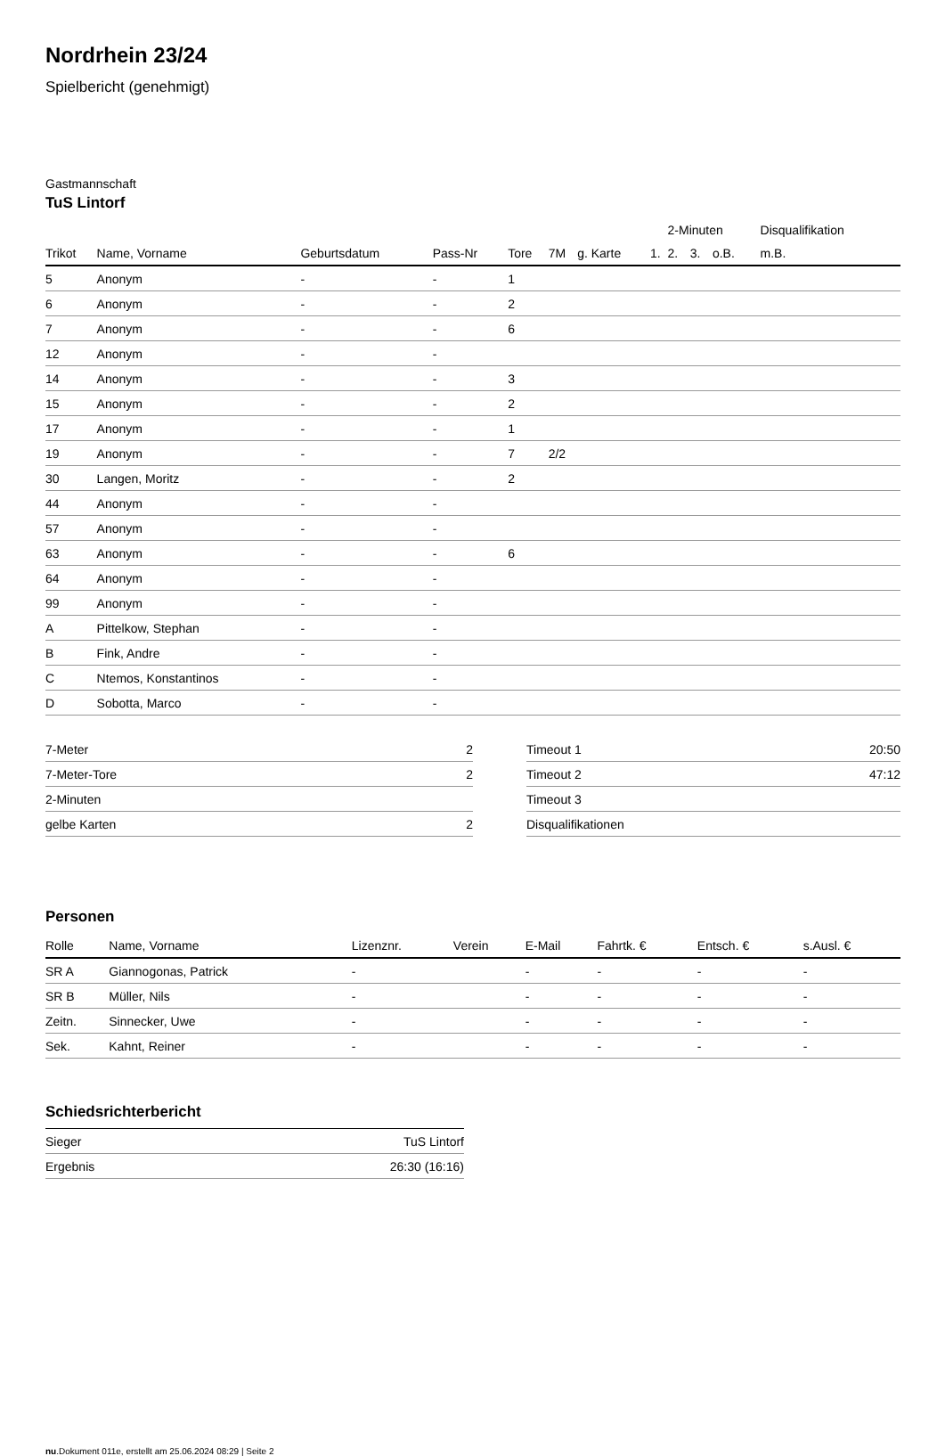Nordrhein 23/24
Spielbericht (genehmigt)
Gastmannschaft
TuS Lintorf
| | | | | | | | | 2-Minuten | | | Disqualifikation |
| --- | --- | --- | --- | --- | --- | --- | --- | --- | --- | --- | --- |
| Trikot | Name, Vorname | Geburtsdatum | Pass-Nr | Tore | 7M | g. Karte | 1. | 2. | 3. | o.B. | m.B. |
| 5 | Anonym | - | - | 1 | | | | | | | |
| 6 | Anonym | - | - | 2 | | | | | | | |
| 7 | Anonym | - | - | 6 | | | | | | | |
| 12 | Anonym | - | - | | | | | | | | |
| 14 | Anonym | - | - | 3 | | | | | | | |
| 15 | Anonym | - | - | 2 | | | | | | | |
| 17 | Anonym | - | - | 1 | | | | | | | |
| 19 | Anonym | - | - | 7 | 2/2 | | | | | | |
| 30 | Langen, Moritz | - | - | 2 | | | | | | | |
| 44 | Anonym | - | - | | | | | | | | |
| 57 | Anonym | - | - | | | | | | | | |
| 63 | Anonym | - | - | 6 | | | | | | | |
| 64 | Anonym | - | - | | | | | | | | |
| 99 | Anonym | - | - | | | | | | | | |
| A | Pittelkow, Stephan | - | - | | | | | | | | |
| B | Fink, Andre | - | - | | | | | | | | |
| C | Ntemos, Konstantinos | - | - | | | | | | | | |
| D | Sobotta, Marco | - | - | | | | | | | | |
| 7-Meter | 2 |
| 7-Meter-Tore | 2 |
| 2-Minuten | |
| gelbe Karten | 2 |
| Timeout 1 | 20:50 |
| Timeout 2 | 47:12 |
| Timeout 3 | |
| Disqualifikationen | |
Personen
| Rolle | Name, Vorname | Lizenznr. | Verein | E-Mail | Fahrtk. € | Entsch. € | s.Ausl. € |
| --- | --- | --- | --- | --- | --- | --- | --- |
| SR A | Giannogonas, Patrick | - | | - | - | - | - |
| SR B | Müller, Nils | - | | - | - | - | - |
| Zeitn. | Sinnecker, Uwe | - | | - | - | - | - |
| Sek. | Kahnt, Reiner | - | | - | - | - | - |
Schiedsrichterbericht
| Sieger | TuS Lintorf |
| Ergebnis | 26:30 (16:16) |
nu.Dokument 011e, erstellt am 25.06.2024 08:29 | Seite 2